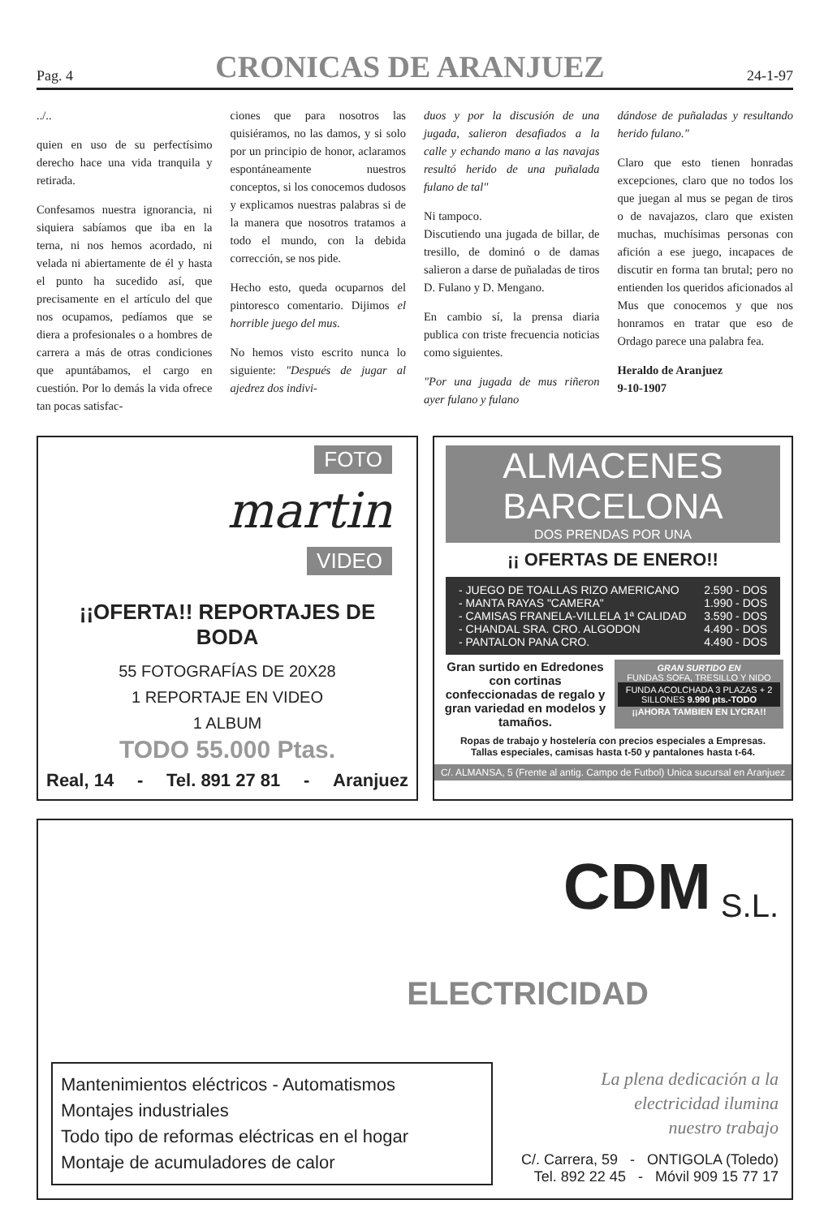Pag. 4
CRONICAS DE ARANJUEZ
24-1-97
../..
quien en uso de su perfectísimo derecho hace una vida tranquila y retirada.
Confesamos nuestra ignorancia, ni siquiera sabíamos que iba en la terna, ni nos hemos acordado, ni velada ni abiertamente de él y hasta el punto ha sucedido así, que precisamente en el artículo del que nos ocupamos, pedíamos que se diera a profesionales o a hombres de carrera a más de otras condiciones que apuntábamos, el cargo en cuestión. Por lo demás la vida ofrece tan pocas satisfac-
ciones que para nosotros las quisiéramos, no las damos, y si solo por un principio de honor, aclaramos espontáneamente nuestros conceptos, si los conocemos dudosos y explicamos nuestras palabras si de la manera que nosotros tratamos a todo el mundo, con la debida corrección, se nos pide.
Hecho esto, queda ocuparnos del pintoresco comentario. Dijimos el horrible juego del mus.
No hemos visto escrito nunca lo siguiente: "Después de jugar al ajedrez dos indivi-
duos y por la discusión de una jugada, salieron desafiados a la calle y echando mano a las navajas resultó herido de una puñalada fulano de tal"
Ni tampoco.
Discutiendo una jugada de billar, de tresillo, de dominó o de damas salieron a darse de puñaladas de tiros D. Fulano y D. Mengano.
En cambio sí, la prensa diaria publica con triste frecuencia noticias como siguientes.
"Por una jugada de mus riñeron ayer fulano y fulano
dándose de puñaladas y resultando herido fulano."
Claro que esto tienen honradas excepciones, claro que no todos los que juegan al mus se pegan de tiros o de navajazos, claro que existen muchas, muchísimas personas con afición a ese juego, incapaces de discutir en forma tan brutal; pero no entienden los queridos aficionados al Mus que conocemos y que nos honramos en tratar que eso de Ordago parece una palabra fea.
Heraldo de Aranjuez
9-10-1907
FOTO
martin
VIDEO
¡¡OFERTA!! REPORTAJES DE BODA
55 FOTOGRAFÍAS DE 20X28
1 REPORTAJE EN VIDEO
1 ALBUM
TODO 55.000 Ptas.
Real, 14 - Tel. 891 27 81 - Aranjuez
ALMACENES BARCELONA
DOS PRENDAS POR UNA
¡¡ OFERTAS DE ENERO!!
- JUEGO DE TOALLAS RIZO AMERICANO 2.590 - DOS
- MANTA RAYAS "CAMERA" 1.990 - DOS
- CAMISAS FRANELA-VILLELA 1ª CALIDAD 3.590 - DOS
- CHANDAL SRA. CRO. ALGODON 4.490 - DOS
- PANTALON PANA CRO. 4.490 - DOS
Gran surtido en Edredones con cortinas confeccionadas de regalo y gran variedad en modelos y tamaños.
GRAN SURTIDO EN
FUNDAS SOFA, TRESILLO Y NIDO
FUNDA ACOLCHADA 3 PLAZAS + 2 SILLONES 9.990 pts.-TODO
¡¡AHORA TAMBIEN EN LYCRA!!
Ropas de trabajo y hostelería con precios especiales a Empresas.
Tallas especiales, camisas hasta t-50 y pantalones hasta t-64.
C/. ALMANSA, 5 (Frente al antig. Campo de Futbol) Unica sucursal en Aranjuez
CDM S.L.
ELECTRICIDAD
Mantenimientos eléctricos - Automatismos
Montajes industriales
Todo tipo de reformas eléctricas en el hogar
Montaje de acumuladores de calor
La plena dedicación a la
electricidad ilumina
nuestro trabajo
C/. Carrera, 59 - ONTIGOLA (Toledo)
Tel. 892 22 45 - Móvil 909 15 77 17